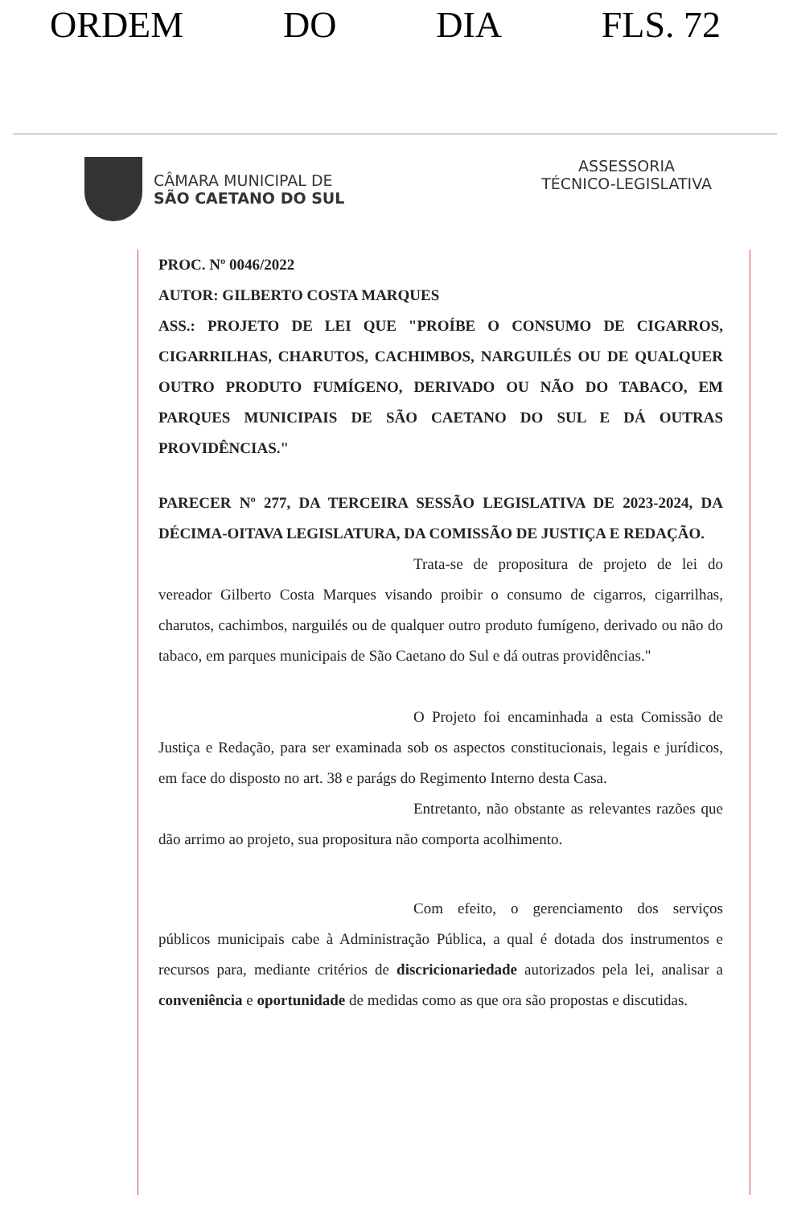ORDEM DO DIA FLS. 72
CÂMARA MUNICIPAL DE
SÃO CAETANO DO SUL
ASSESSORIA
TÉCNICO-LEGISLATIVA
PROC. Nº 0046/2022
AUTOR: GILBERTO COSTA MARQUES
ASS.: PROJETO DE LEI QUE "PROÍBE O CONSUMO DE CIGARROS, CIGARRILHAS, CHARUTOS, CACHIMBOS, NARGUILÉS OU DE QUALQUER OUTRO PRODUTO FUMÍGENO, DERIVADO OU NÃO DO TABACO, EM PARQUES MUNICIPAIS DE SÃO CAETANO DO SUL E DÁ OUTRAS PROVIDÊNCIAS."
PARECER Nº 277, DA TERCEIRA SESSÃO LEGISLATIVA DE 2023-2024, DA DÉCIMA-OITAVA LEGISLATURA, DA COMISSÃO DE JUSTIÇA E REDAÇÃO.
Trata-se de propositura de projeto de lei do vereador Gilberto Costa Marques visando proibir o consumo de cigarros, cigarrilhas, charutos, cachimbos, narguilés ou de qualquer outro produto fumígeno, derivado ou não do tabaco, em parques municipais de São Caetano do Sul e dá outras providências."
O Projeto foi encaminhada a esta Comissão de Justiça e Redação, para ser examinada sob os aspectos constitucionais, legais e jurídicos, em face do disposto no art. 38 e parágs do Regimento Interno desta Casa.
Entretanto, não obstante as relevantes razões que dão arrimo ao projeto, sua propositura não comporta acolhimento.
Com efeito, o gerenciamento dos serviços públicos municipais cabe à Administração Pública, a qual é dotada dos instrumentos e recursos para, mediante critérios de discricionariedade autorizados pela lei, analisar a conveniência e oportunidade de medidas como as que ora são propostas e discutidas.